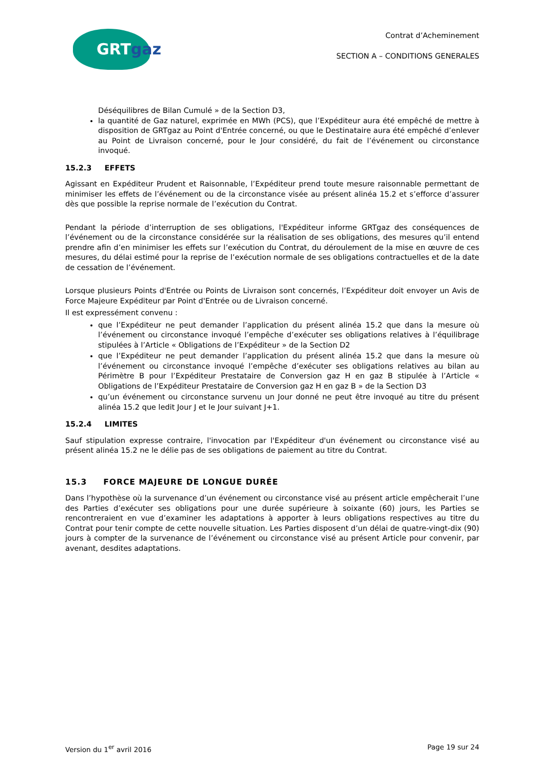GRTgaz
Contrat d’Acheminement
SECTION A – CONDITIONS GENERALES
Déséquilibres de Bilan Cumulé » de la Section D3,
la quantité de Gaz naturel, exprimée en MWh (PCS), que l’Expéditeur aura été empêché de mettre à disposition de GRTgaz au Point d'Entrée concerné, ou que le Destinataire aura été empêché d’enlever au Point de Livraison concerné, pour le Jour considéré, du fait de l’événement ou circonstance invoqué.
15.2.3 EFFETS
Agissant en Expéditeur Prudent et Raisonnable, l’Expéditeur prend toute mesure raisonnable permettant de minimiser les effets de l’événement ou de la circonstance visée au présent alinéa 15.2 et s’efforce d’assurer dès que possible la reprise normale de l’exécution du Contrat.
Pendant la période d’interruption de ses obligations, l'Expéditeur informe GRTgaz des conséquences de l’événement ou de la circonstance considérée sur la réalisation de ses obligations, des mesures qu’il entend prendre afin d’en minimiser les effets sur l’exécution du Contrat, du déroulement de la mise en œuvre de ces mesures, du délai estimé pour la reprise de l’exécution normale de ses obligations contractuelles et de la date de cessation de l’événement.
Lorsque plusieurs Points d'Entrée ou Points de Livraison sont concernés, l’Expéditeur doit envoyer un Avis de Force Majeure Expéditeur par Point d'Entrée ou de Livraison concerné.
Il est expressément convenu :
que l’Expéditeur ne peut demander l’application du présent alinéa 15.2 que dans la mesure où l’événement ou circonstance invoqué l’empêche d’exécuter ses obligations relatives à l’équilibrage stipulées à l’Article « Obligations de l’Expéditeur » de la Section D2
que l’Expéditeur ne peut demander l’application du présent alinéa 15.2 que dans la mesure où l’événement ou circonstance invoqué l’empêche d’exécuter ses obligations relatives au bilan au Périmètre B pour l’Expéditeur Prestataire de Conversion gaz H en gaz B stipulée à l’Article « Obligations de l’Expéditeur Prestataire de Conversion gaz H en gaz B » de la Section D3
qu’un événement ou circonstance survenu un Jour donné ne peut être invoqué au titre du présent alinéa 15.2 que ledit Jour J et le Jour suivant J+1.
15.2.4 LIMITES
Sauf stipulation expresse contraire, l'invocation par l'Expéditeur d'un événement ou circonstance visé au présent alinéa 15.2 ne le délie pas de ses obligations de paiement au titre du Contrat.
15.3 FORCE MAJEURE DE LONGUE DURÉE
Dans l’hypothèse où la survenance d’un événement ou circonstance visé au présent article empêcherait l’une des Parties d’exécuter ses obligations pour une durée supérieure à soixante (60) jours, les Parties se rencontreraient en vue d’examiner les adaptations à apporter à leurs obligations respectives au titre du Contrat pour tenir compte de cette nouvelle situation. Les Parties disposent d’un délai de quatre-vingt-dix (90) jours à compter de la survenance de l’événement ou circonstance visé au présent Article pour convenir, par avenant, desdites adaptations.
Version du 1<sup>er</sup> avril 2016 Page 19 sur 24